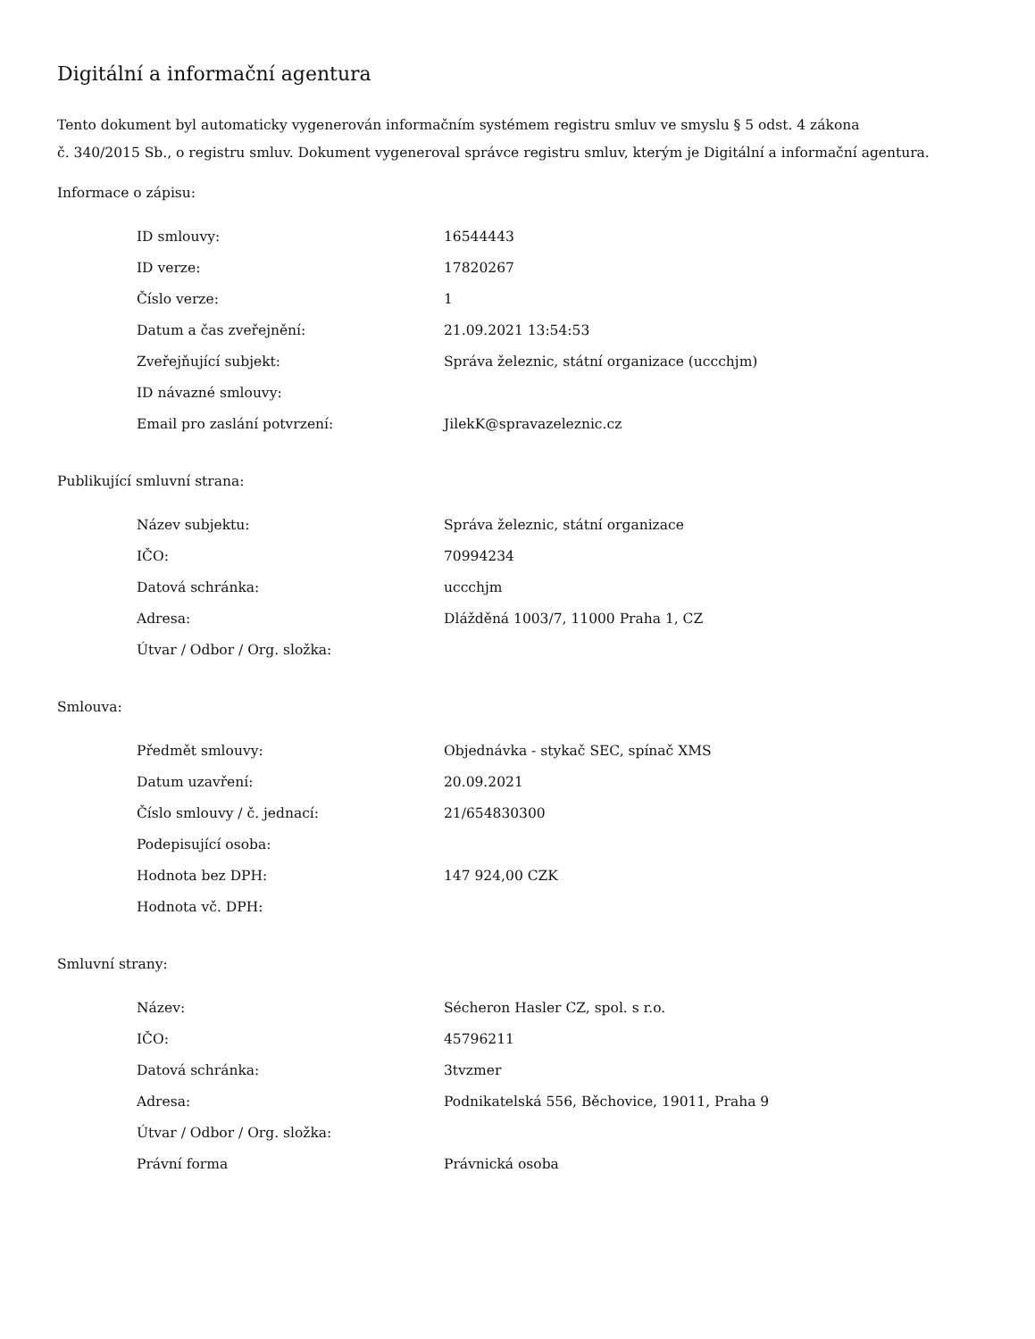Digitální a informační agentura
Tento dokument byl automaticky vygenerován informačním systémem registru smluv ve smyslu § 5 odst. 4 zákona
č. 340/2015 Sb., o registru smluv. Dokument vygeneroval správce registru smluv, kterým je Digitální a informační agentura.
Informace o zápisu:
| ID smlouvy: | 16544443 |
| ID verze: | 17820267 |
| Číslo verze: | 1 |
| Datum a čas zveřejnění: | 21.09.2021 13:54:53 |
| Zveřejňující subjekt: | Správa železnic, státní organizace (uccchjm) |
| ID návazné smlouvy: | |
| Email pro zaslání potvrzení: | JilekK@spravazeleznic.cz |
Publikující smluvní strana:
| Název subjektu: | Správa železnic, státní organizace |
| IČO: | 70994234 |
| Datová schránka: | uccchjm |
| Adresa: | Dlážděná 1003/7, 11000 Praha 1, CZ |
| Útvar / Odbor / Org. složka: | |
Smlouva:
| Předmět smlouvy: | Objednávka - stykač SEC, spínač XMS |
| Datum uzavření: | 20.09.2021 |
| Číslo smlouvy / č. jednací: | 21/654830300 |
| Podepisující osoba: | |
| Hodnota bez DPH: | 147 924,00 CZK |
| Hodnota vč. DPH: | |
Smluvní strany:
| Název: | Sécheron Hasler CZ, spol. s r.o. |
| IČO: | 45796211 |
| Datová schránka: | 3tvzmer |
| Adresa: | Podnikatelská 556, Běchovice, 19011, Praha 9 |
| Útvar / Odbor / Org. složka: | |
| Právní forma | Právnická osoba |